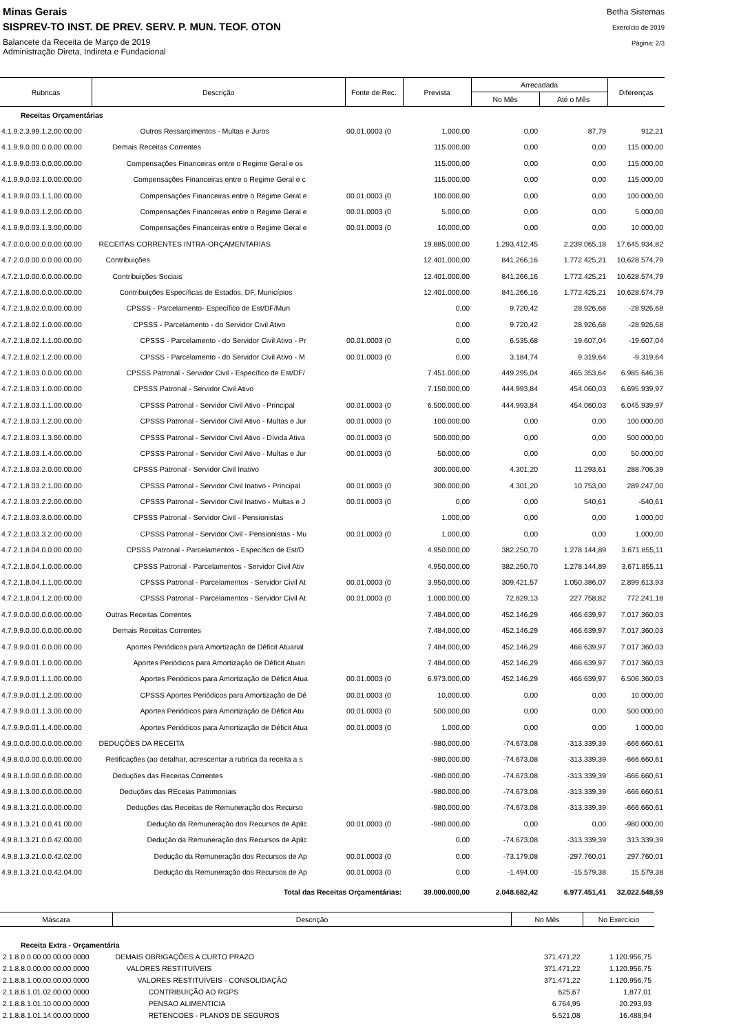Minas Gerais
SISPREV-TO INST. DE PREV. SERV. P. MUN. TEOF. OTON
Balancete da Receita de Março de 2019
Administração Direta, Indireta e Fundacional
Betha Sistemas
Exercício de 2019
Página: 2/3
| Rubricas | Descrição | Fonte de Rec. | Prevista | Arrecadada | | Diferenças |
| --- | --- | --- | --- | --- | --- | --- |
| | | | | No Mês | Até o Mês | |
| Receitas Orçamentárias | | | | | | |
| 4.1.9.2.3.99.1.2.00.00.00 | Outros Ressarcimentos - Multas e Juros | 00.01.0003 (0 | 1.000,00 | 0,00 | 87,79 | 912,21 |
| 4.1.9.9.0.00.0.0.00.00.00 | Demais Receitas Correntes | | 115.000,00 | 0,00 | 0,00 | 115.000,00 |
| 4.1.9.9.0.03.0.0.00.00.00 | Compensações Financeiras entre o Regime Geral e os | | 115.000,00 | 0,00 | 0,00 | 115.000,00 |
| 4.1.9.9.0.03.1.0.00.00.00 | Compensações Financeiras entre o Regime Geral e c | | 115.000,00 | 0,00 | 0,00 | 115.000,00 |
| 4.1.9.9.0.03.1.1.00.00.00 | Compensações Financeiras entre o Regime Geral e | 00.01.0003 (0 | 100.000,00 | 0,00 | 0,00 | 100.000,00 |
| 4.1.9.9.0.03.1.2.00.00.00 | Compensações Financeiras entre o Regime Geral e | 00.01.0003 (0 | 5.000,00 | 0,00 | 0,00 | 5.000,00 |
| 4.1.9.9.0.03.1.3.00.00.00 | Compensações Financeiras entre o Regime Geral e | 00.01.0003 (0 | 10.000,00 | 0,00 | 0,00 | 10.000,00 |
| 4.7.0.0.0.00.0.0.00.00.00 | RECEITAS CORRENTES INTRA-ORÇAMENTARIAS | | 19.885.000,00 | 1.293.412,45 | 2.239.065,18 | 17.645.934,82 |
| 4.7.2.0.0.00.0.0.00.00.00 | Contribuições | | 12.401.000,00 | 841.266,16 | 1.772.425,21 | 10.628.574,79 |
| 4.7.2.1.0.00.0.0.00.00.00 | Contribuições Sociais | | 12.401.000,00 | 841.266,16 | 1.772.425,21 | 10.628.574,79 |
| 4.7.2.1.8.00.0.0.00.00.00 | Contribuições Específicas de Estados, DF, Municípios | | 12.401.000,00 | 841.266,16 | 1.772.425,21 | 10.628.574,79 |
| 4.7.2.1.8.02.0.0.00.00.00 | CPSSS - Parcelamento- Específico de Est/DF/Mun | | 0,00 | 9.720,42 | 28.926,68 | -28.926,68 |
| 4.7.2.1.8.02.1.0.00.00.00 | CPSSS - Parcelamento - do Servidor Civil Ativo | | 0,00 | 9.720,42 | 28.926,68 | -28.926,68 |
| 4.7.2.1.8.02.1.1.00.00.00 | CPSSS - Parcelamento - do Servidor Civil Ativo - Pr | 00.01.0003 (0 | 0,00 | 6.535,68 | 19.607,04 | -19.607,04 |
| 4.7.2.1.8.02.1.2.00.00.00 | CPSSS - Parcelamento - do Servidor Civil Ativo - M | 00.01.0003 (0 | 0,00 | 3.184,74 | 9.319,64 | -9.319,64 |
| 4.7.2.1.8.03.0.0.00.00.00 | CPSSS Patronal - Servidor Civil - Específico de Est/DF/ | | 7.451.000,00 | 449.295,04 | 465.353,64 | 6.985.646,36 |
| 4.7.2.1.8.03.1.0.00.00.00 | CPSSS Patronal - Servidor Civil Ativo | | 7.150.000,00 | 444.993,84 | 454.060,03 | 6.695.939,97 |
| 4.7.2.1.8.03.1.1.00.00.00 | CPSSS Patronal - Servidor Civil Ativo - Principal | 00.01.0003 (0 | 6.500.000,00 | 444.993,84 | 454.060,03 | 6.045.939,97 |
| 4.7.2.1.8.03.1.2.00.00.00 | CPSSS Patronal - Servidor Civil Ativo - Multas e Jur | 00.01.0003 (0 | 100.000,00 | 0,00 | 0,00 | 100.000,00 |
| 4.7.2.1.8.03.1.3.00.00.00 | CPSSS Patronal - Servidor Civil Ativo - Dívida Ativa | 00.01.0003 (0 | 500.000,00 | 0,00 | 0,00 | 500.000,00 |
| 4.7.2.1.8.03.1.4.00.00.00 | CPSSS Patronal - Servidor Civil Ativo - Multas e Jur | 00.01.0003 (0 | 50.000,00 | 0,00 | 0,00 | 50.000,00 |
| 4.7.2.1.8.03.2.0.00.00.00 | CPSSS Patronal - Servidor Civil Inativo | | 300.000,00 | 4.301,20 | 11.293,61 | 288.706,39 |
| 4.7.2.1.8.03.2.1.00.00.00 | CPSSS Patronal - Servidor Civil Inativo - Principal | 00.01.0003 (0 | 300.000,00 | 4.301,20 | 10.753,00 | 289.247,00 |
| 4.7.2.1.8.03.2.2.00.00.00 | CPSSS Patronal - Servidor Civil Inativo - Multas e J | 00.01.0003 (0 | 0,00 | 0,00 | 540,61 | -540,61 |
| 4.7.2.1.8.03.3.0.00.00.00 | CPSSS Patronal - Servidor Civil - Pensionistas | | 1.000,00 | 0,00 | 0,00 | 1.000,00 |
| 4.7.2.1.8.03.3.2.00.00.00 | CPSSS Patronal - Servidor Civil - Pensionistas - Mu | 00.01.0003 (0 | 1.000,00 | 0,00 | 0,00 | 1.000,00 |
| 4.7.2.1.8.04.0.0.00.00.00 | CPSSS Patronal - Parcelamentos - Específico de Est/D | | 4.950.000,00 | 382.250,70 | 1.278.144,89 | 3.671.855,11 |
| 4.7.2.1.8.04.1.0.00.00.00 | CPSSS Patronal - Parcelamentos - Servidor Civil Ativ | | 4.950.000,00 | 382.250,70 | 1.278.144,89 | 3.671.855,11 |
| 4.7.2.1.8.04.1.1.00.00.00 | CPSSS Patronal - Parcelamentos - Servidor Civil At | 00.01.0003 (0 | 3.950.000,00 | 309.421,57 | 1.050.386,07 | 2.899.613,93 |
| 4.7.2.1.8.04.1.2.00.00.00 | CPSSS Patronal - Parcelamentos - Servidor Civil At | 00.01.0003 (0 | 1.000.000,00 | 72.829,13 | 227.758,82 | 772.241,18 |
| 4.7.9.0.0.00.0.0.00.00.00 | Outras Receitas Correntes | | 7.484.000,00 | 452.146,29 | 466.639,97 | 7.017.360,03 |
| 4.7.9.9.0.00.0.0.00.00.00 | Demais Receitas Correntes | | 7.484.000,00 | 452.146,29 | 466.639,97 | 7.017.360,03 |
| 4.7.9.9.0.01.0.0.00.00.00 | Aportes Periódicos para Amortização de Déficit Atuarial | | 7.484.000,00 | 452.146,29 | 466.639,97 | 7.017.360,03 |
| 4.7.9.9.0.01.1.0.00.00.00 | Aportes Periódicos para Amortização de Déficit Atuari | | 7.484.000,00 | 452.146,29 | 466.639,97 | 7.017.360,03 |
| 4.7.9.9.0.01.1.1.00.00.00 | Aportes Periódicos para Amortização de Déficit Atua | 00.01.0003 (0 | 6.973.000,00 | 452.146,29 | 466.639,97 | 6.506.360,03 |
| 4.7.9.9.0.01.1.2.00.00.00 | CPSSS Aportes Periódicos para Amortização de Dé | 00.01.0003 (0 | 10.000,00 | 0,00 | 0,00 | 10.000,00 |
| 4.7.9.9.0.01.1.3.00.00.00 | Aportes Periódicos para Amortização de Déficit Atu | 00.01.0003 (0 | 500.000,00 | 0,00 | 0,00 | 500.000,00 |
| 4.7.9.9.0.01.1.4.00.00.00 | Aportes Periódicos para Amortização de Déficit Atua | 00.01.0003 (0 | 1.000,00 | 0,00 | 0,00 | 1.000,00 |
| 4.9.0.0.0.00.0.0.00.00.00 | DEDUÇÕES DA RECEITA | | -980.000,00 | -74.673,08 | -313.339,39 | -666.660,61 |
| 4.9.8.0.0.00.0.0.00.00.00 | Retificações (ao detalhar, acrescentar a rubrica da receita a s | | -980.000,00 | -74.673,08 | -313.339,39 | -666.660,61 |
| 4.9.8.1.0.00.0.0.00.00.00 | Deduções das Receitas Correntes | | -980.000,00 | -74.673,08 | -313.339,39 | -666.660,61 |
| 4.9.8.1.3.00.0.0.00.00.00 | Deduções das REceias Patrimoniais | | -980.000,00 | -74.673,08 | -313.339,39 | -666.660,61 |
| 4.9.8.1.3.21.0.0.00.00.00 | Deduções das Receitas de Remuneração dos Recurso | | -980.000,00 | -74.673,08 | -313.339,39 | -666.660,61 |
| 4.9.8.1.3.21.0.0.41.00.00 | Dedução da Remuneração dos Recursos de Aplic | 00.01.0003 (0 | -980.000,00 | 0,00 | 0,00 | -980.000,00 |
| 4.9.8.1.3.21.0.0.42.00.00 | Dedução da Remuneração dos Recursos de Aplic | | 0,00 | -74.673,08 | -313.339,39 | 313.339,39 |
| 4.9.8.1.3.21.0.0.42.02.00 | Dedução da Remuneração dos Recursos de Ap | 00.01.0003 (0 | 0,00 | -73.179,08 | -297.760,01 | 297.760,01 |
| 4.9.8.1.3.21.0.0.42.04.00 | Dedução da Remuneração dos Recursos de Ap | 00.01.0003 (0 | 0,00 | -1.494,00 | -15.579,38 | 15.579,38 |
| Total das Receitas Orçamentárias: | | | 39.000.000,00 | 2.048.682,42 | 6.977.451,41 | 32.022.548,59 |
| Máscara | Descrição | No Mês | No Exercício |
| --- | --- | --- | --- |
| Receita Extra - Orçamentária | | | |
| 2.1.8.0.0.00.00.00.00.0000 | DEMAIS OBRIGAÇÕES A CURTO PRAZO | 371.471,22 | 1.120.956,75 |
| 2.1.8.8.0.00.00.00.00.0000 | VALORES RESTITUÍVEIS | 371.471,22 | 1.120.956,75 |
| 2.1.8.8.1.00.00.00.00.0000 | VALORES RESTITUÍVEIS - CONSOLIDAÇÃO | 371.471,22 | 1.120.956,75 |
| 2.1.8.8.1.01.02.00.00.0000 | CONTRIBUIÇÃO AO RGPS | 625,67 | 1.877,01 |
| 2.1.8.8.1.01.10.00.00.0000 | PENSAO ALIMENTICIA | 6.764,95 | 20.293,93 |
| 2.1.8.8.1.01.14.00.00.0000 | RETENCOES - PLANOS DE SEGUROS | 5.521,08 | 16.488,94 |